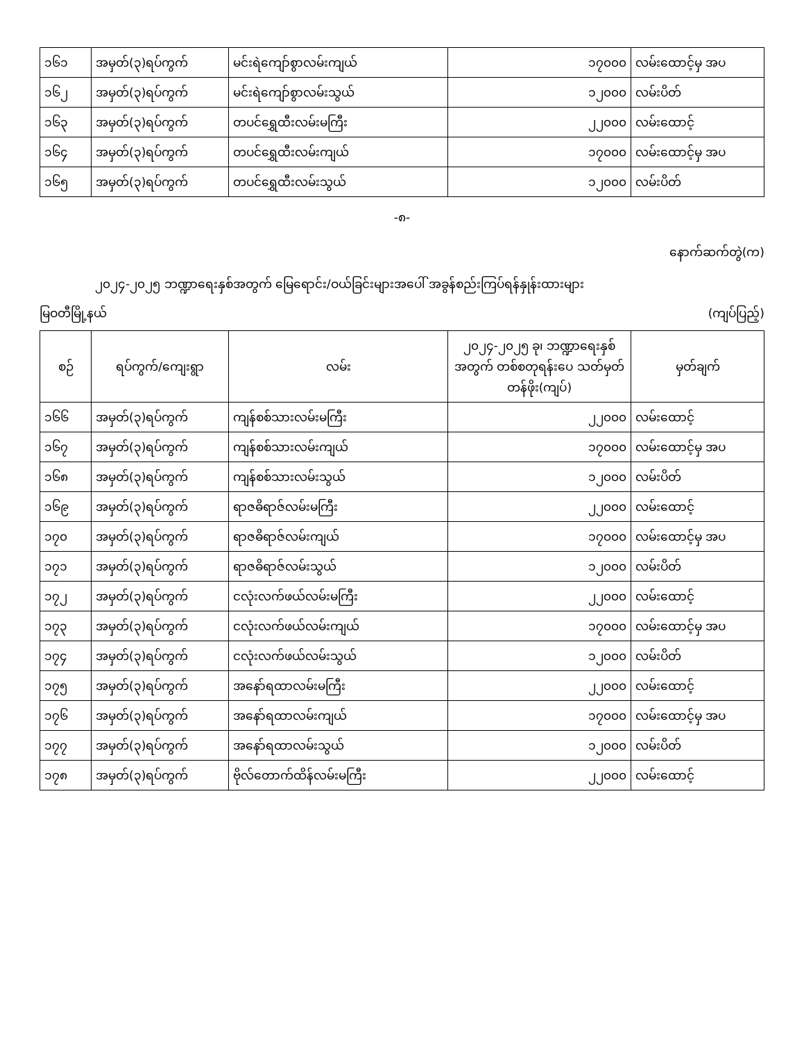| ၁၆၁ | အမှတ်(၃)ရပ်ကွက် | မင်းရဲကျော်စွာလမ်းကျယ် | ၁၇၀၀၀ | လမ်းထောင့်မှ အပ |
| ၁၆၂ | အမှတ်(၃)ရပ်ကွက် | မင်းရဲကျော်စွာလမ်းသွယ် | ၁၂၀၀၀ | လမ်းပိတ် |
| ၁၆၃ | အမှတ်(၃)ရပ်ကွက် | တပင်ရွှေထီးလမ်းမကြီး | ၂၂၀၀၀ | လမ်းထောင့် |
| ၁၆၄ | အမှတ်(၃)ရပ်ကွက် | တပင်ရွှေထီးလမ်းကျယ် | ၁၇၀၀၀ | လမ်းထောင့်မှ အပ |
| ၁၆၅ | အမှတ်(၃)ရပ်ကွက် | တပင်ရွှေထီးလမ်းသွယ် | ၁၂၀၀၀ | လမ်းပိတ် |
-၈-
နောက်ဆက်တွဲ(က)
၂၀၂၄-၂၀၂၅ ဘဏ္ဍာရေးနှစ်အတွက် မြေရောင်း/ဝယ်ခြင်းများအပေါ် အခွန်စည်းကြပ်ရန်နှုန်းထားများ
မြဝတီမြို့နယ် (ကျပ်ပြည့်)
| စဉ် | ရပ်ကွက်/ကျေးရွာ | လမ်း | ၂၀၂၄-၂၀၂၅ ခု၊ ဘဏ္ဍာရေးနှစ် အတွက် တစ်စတုရန်းပေ သတ်မှတ်တန်ဖိုး(ကျပ်) | မှတ်ချက် |
| --- | --- | --- | --- | --- |
| ၁၆၆ | အမှတ်(၃)ရပ်ကွက် | ကျန်စစ်သားလမ်းမကြီး | ၂၂၀၀၀ | လမ်းထောင့် |
| ၁၆၇ | အမှတ်(၃)ရပ်ကွက် | ကျန်စစ်သားလမ်းကျယ် | ၁၇၀၀၀ | လမ်းထောင့်မှ အပ |
| ၁၆၈ | အမှတ်(၃)ရပ်ကွက် | ကျန်စစ်သားလမ်းသွယ် | ၁၂၀၀၀ | လမ်းပိတ် |
| ၁၆၉ | အမှတ်(၃)ရပ်ကွက် | ရာဇဓိရာဇ်လမ်းမကြီး | ၂၂၀၀၀ | လမ်းထောင့် |
| ၁၇၀ | အမှတ်(၃)ရပ်ကွက် | ရာဇဓိရာဇ်လမ်းကျယ် | ၁၇၀၀၀ | လမ်းထောင့်မှ အပ |
| ၁၇၁ | အမှတ်(၃)ရပ်ကွက် | ရာဇဓိရာဇ်လမ်းသွယ် | ၁၂၀၀၀ | လမ်းပိတ် |
| ၁၇၂ | အမှတ်(၃)ရပ်ကွက် | ငလုံးလက်ဖယ်လမ်းမကြီး | ၂၂၀၀၀ | လမ်းထောင့် |
| ၁၇၃ | အမှတ်(၃)ရပ်ကွက် | ငလုံးလက်ဖယ်လမ်းကျယ် | ၁၇၀၀၀ | လမ်းထောင့်မှ အပ |
| ၁၇၄ | အမှတ်(၃)ရပ်ကွက် | ငလုံးလက်ဖယ်လမ်းသွယ် | ၁၂၀၀၀ | လမ်းပိတ် |
| ၁၇၅ | အမှတ်(၃)ရပ်ကွက် | အနော်ရထာလမ်းမကြီး | ၂၂၀၀၀ | လမ်းထောင့် |
| ၁၇၆ | အမှတ်(၃)ရပ်ကွက် | အနော်ရထာလမ်းကျယ် | ၁၇၀၀၀ | လမ်းထောင့်မှ အပ |
| ၁၇၇ | အမှတ်(၃)ရပ်ကွက် | အနော်ရထာလမ်းသွယ် | ၁၂၀၀၀ | လမ်းပိတ် |
| ၁၇၈ | အမှတ်(၃)ရပ်ကွက် | ဗိုလ်တောက်ထိန်လမ်းမကြီး | ၂၂၀၀၀ | လမ်းထောင့် |